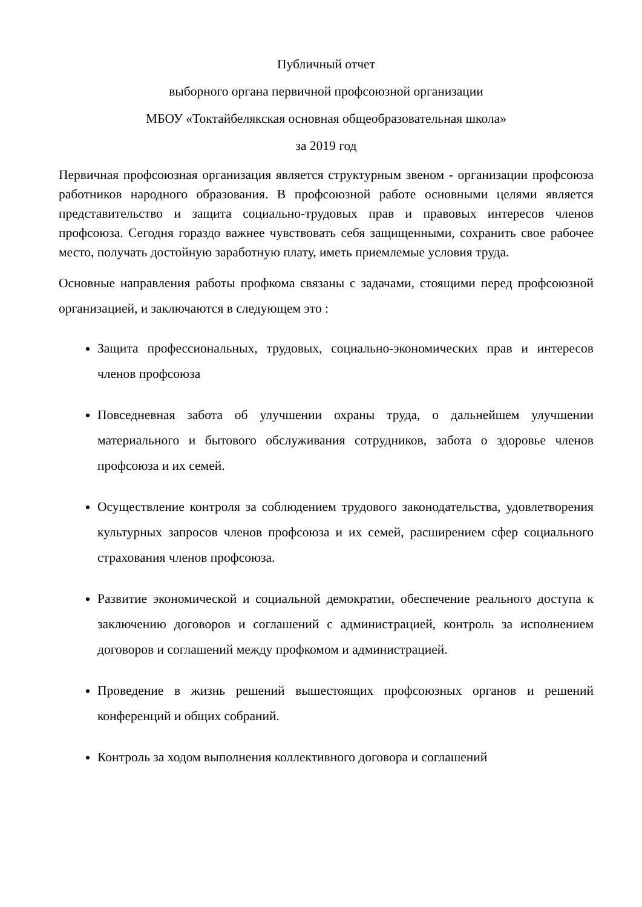Публичный отчет
выборного органа первичной профсоюзной организации
МБОУ «Токтайбелякская основная общеобразовательная школа»
за 2019 год
Первичная профсоюзная организация является структурным звеном - организации профсоюза работников народного образования. В профсоюзной работе основными целями является представительство и защита социально-трудовых прав и правовых интересов членов профсоюза. Сегодня гораздо важнее чувствовать себя защищенными, сохранить свое рабочее место, получать достойную заработную плату, иметь приемлемые условия труда.
Основные направления работы профкома связаны с задачами, стоящими перед профсоюзной организацией, и заключаются в следующем это :
Защита профессиональных, трудовых, социально-экономических прав и интересов членов профсоюза
Повседневная забота об улучшении охраны труда, о дальнейшем улучшении материального и бытового обслуживания сотрудников, забота о здоровье членов профсоюза и их семей.
Осуществление контроля за соблюдением трудового законодательства, удовлетворения культурных запросов членов профсоюза и их семей, расширением сфер социального страхования членов профсоюза.
Развитие экономической и социальной демократии, обеспечение реального доступа к заключению договоров и соглашений с администрацией, контроль за исполнением договоров и соглашений между профкомом и администрацией.
Проведение в жизнь решений вышестоящих профсоюзных органов и решений конференций и общих собраний.
Контроль за ходом выполнения коллективного договора и соглашений